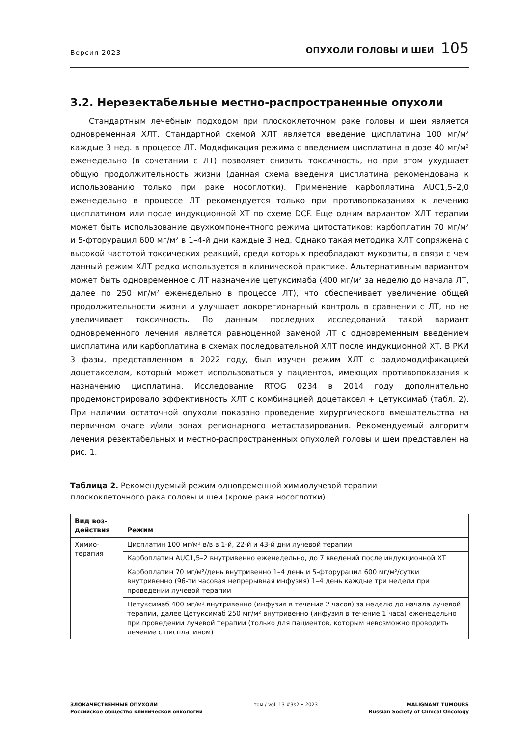Версия 2023
ОПУХОЛИ ГОЛОВЫ И ШЕИ 105
3.2. Нерезектабельные местно-распространенные опухоли
Стандартным лечебным подходом при плоскоклеточном раке головы и шеи является одновременная ХЛТ. Стандартной схемой ХЛТ является введение цисплатина 100 мг/м² каждые 3 нед. в процессе ЛТ. Модификация режима с введением цисплатина в дозе 40 мг/м² еженедельно (в сочетании с ЛТ) позволяет снизить токсичность, но при этом ухудшает общую продолжительность жизни (данная схема введения цисплатина рекомендована к использованию только при раке носоглотки). Применение карбоплатина AUC1,5–2,0 еженедельно в процессе ЛТ рекомендуется только при противопоказаниях к лечению цисплатином или после индукционной ХТ по схеме DCF. Еще одним вариантом ХЛТ терапии может быть использование двухкомпонентного режима цитостатиков: карбоплатин 70 мг/м² и 5-фторурацил 600 мг/м² в 1–4-й дни каждые 3 нед. Однако такая методика ХЛТ сопряжена с высокой частотой токсических реакций, среди которых преобладают мукозиты, в связи с чем данный режим ХЛТ редко используется в клинической практике. Альтернативным вариантом может быть одновременное с ЛТ назначение цетуксимаба (400 мг/м² за неделю до начала ЛТ, далее по 250 мг/м² еженедельно в процессе ЛТ), что обеспечивает увеличение общей продолжительности жизни и улучшает локорегионарный контроль в сравнении с ЛТ, но не увеличивает токсичность. По данным последних исследований такой вариант одновременного лечения является равноценной заменой ЛТ с одновременным введением цисплатина или карбоплатина в схемах последовательной ХЛТ после индукционной ХТ. В РКИ 3 фазы, представленном в 2022 году, был изучен режим ХЛТ с радиомодификацией доцетакселом, который может использоваться у пациентов, имеющих противопоказания к назначению цисплатина. Исследование RTOG 0234 в 2014 году дополнительно продемонстрировало эффективность ХЛТ с комбинацией доцетаксел + цетуксимаб (табл. 2). При наличии остаточной опухоли показано проведение хирургического вмешательства на первичном очаге и/или зонах регионарного метастазирования. Рекомендуемый алгоритм лечения резектабельных и местно-распространенных опухолей головы и шеи представлен на рис. 1.
Таблица 2. Рекомендуемый режим одновременной химиолучевой терапии
плоскоклеточного рака головы и шеи (кроме рака носоглотки).
| Вид воз- действия | Режим |
| --- | --- |
| Химио- терапия | Цисплатин 100 мг/м² в/в в 1-й, 22-й и 43-й дни лучевой терапии |
| | Карбоплатин AUC1,5–2 внутривенно еженедельно, до 7 введений после индукционной ХТ |
| | Карбоплатин 70 мг/м²/день внутривенно 1–4 день и 5-фторурацил 600 мг/м²/сутки внутривенно (96-ти часовая непрерывная инфузия) 1–4 день каждые три недели при проведении лучевой терапии |
| | Цетуксимаб 400 мг/м² внутривенно (инфузия в течение 2 часов) за неделю до начала лучевой терапии, далее Цетуксимаб 250 мг/м² внутривенно (инфузия в течение 1 часа) еженедельно при проведении лучевой терапии (только для пациентов, которым невозможно проводить лечение с цисплатином) |
ЗЛОКАЧЕСТВЕННЫЕ ОПУХОЛИ
Российское общество клинической онкологии
том / vol. 13 #3s2 • 2023 MALIGNANT TUMOURS
Russian Society of Clinical Oncology